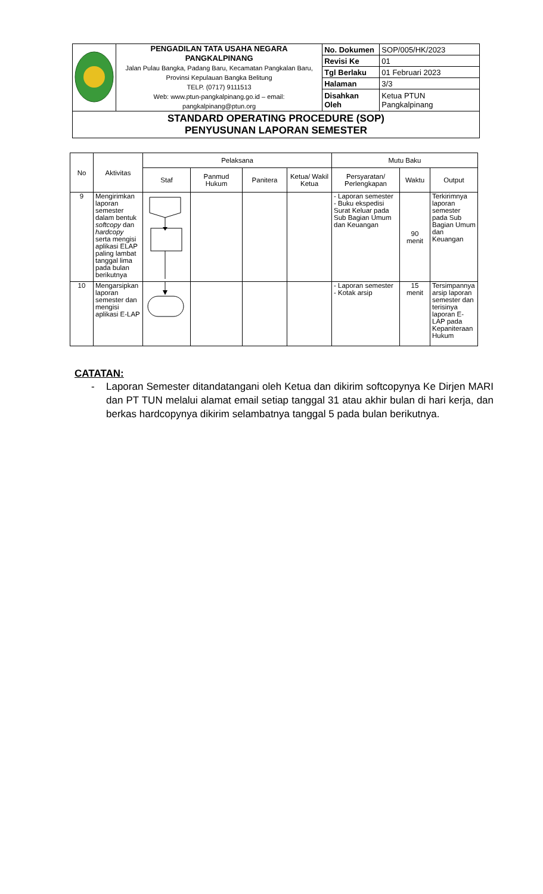| | PENGADILAN TATA USAHA NEGARA PANGKALPINANG Jalan Pulau Bangka, Padang Baru, Kecamatan Pangkalan Baru, Provinsi Kepulauan Bangka Belitung TELP. (0717) 9111513 Web: www.ptun-pangkalpinang.go.id – email: pangkalpinang@ptun.org | No. Dokumen | SOP/005/HK/2023 |
| | | Revisi Ke | 01 |
| | | Tgl Berlaku | 01 Februari 2023 |
| | | Halaman | 3/3 |
| | | Disahkan Oleh | Ketua PTUN Pangkalpinang |
| STANDARD OPERATING PROCEDURE (SOP) PENYUSUNAN LAPORAN SEMESTER | | | |
| No | Aktivitas | Pelaksana | | | | Mutu Baku | | |
| --- | --- | --- | --- | --- | --- | --- | --- | --- |
| | | Staf | Panmud Hukum | Panitera | Ketua/ Wakil Ketua | Persyaratan/ Perlengkapan | Waktu | Output |
| 9 | Mengirimkan laporan semester dalam bentuk softcopy dan hardcopy serta mengisi aplikasi ELAP paling lambat tanggal lima pada bulan berikutnya | | | | | - Laporan semester - Buku ekspedisi Surat Keluar pada Sub Bagian Umum dan Keuangan | 90 menit | Terkirimnya laporan semester pada Sub Bagian Umum dan Keuangan |
| 10 | Mengarsipkan laporan semester dan mengisi aplikasi E-LAP | | | | | - Laporan semester - Kotak arsip | 15 menit | Tersimpannya arsip laporan semester dan terisinya laporan E-LAP pada Kepaniteraan Hukum |
CATATAN:
- Laporan Semester ditandatangani oleh Ketua dan dikirim softcopynya Ke Dirjen MARI dan PT TUN melalui alamat email setiap tanggal 31 atau akhir bulan di hari kerja, dan berkas hardcopynya dikirim selambatnya tanggal 5 pada bulan berikutnya.